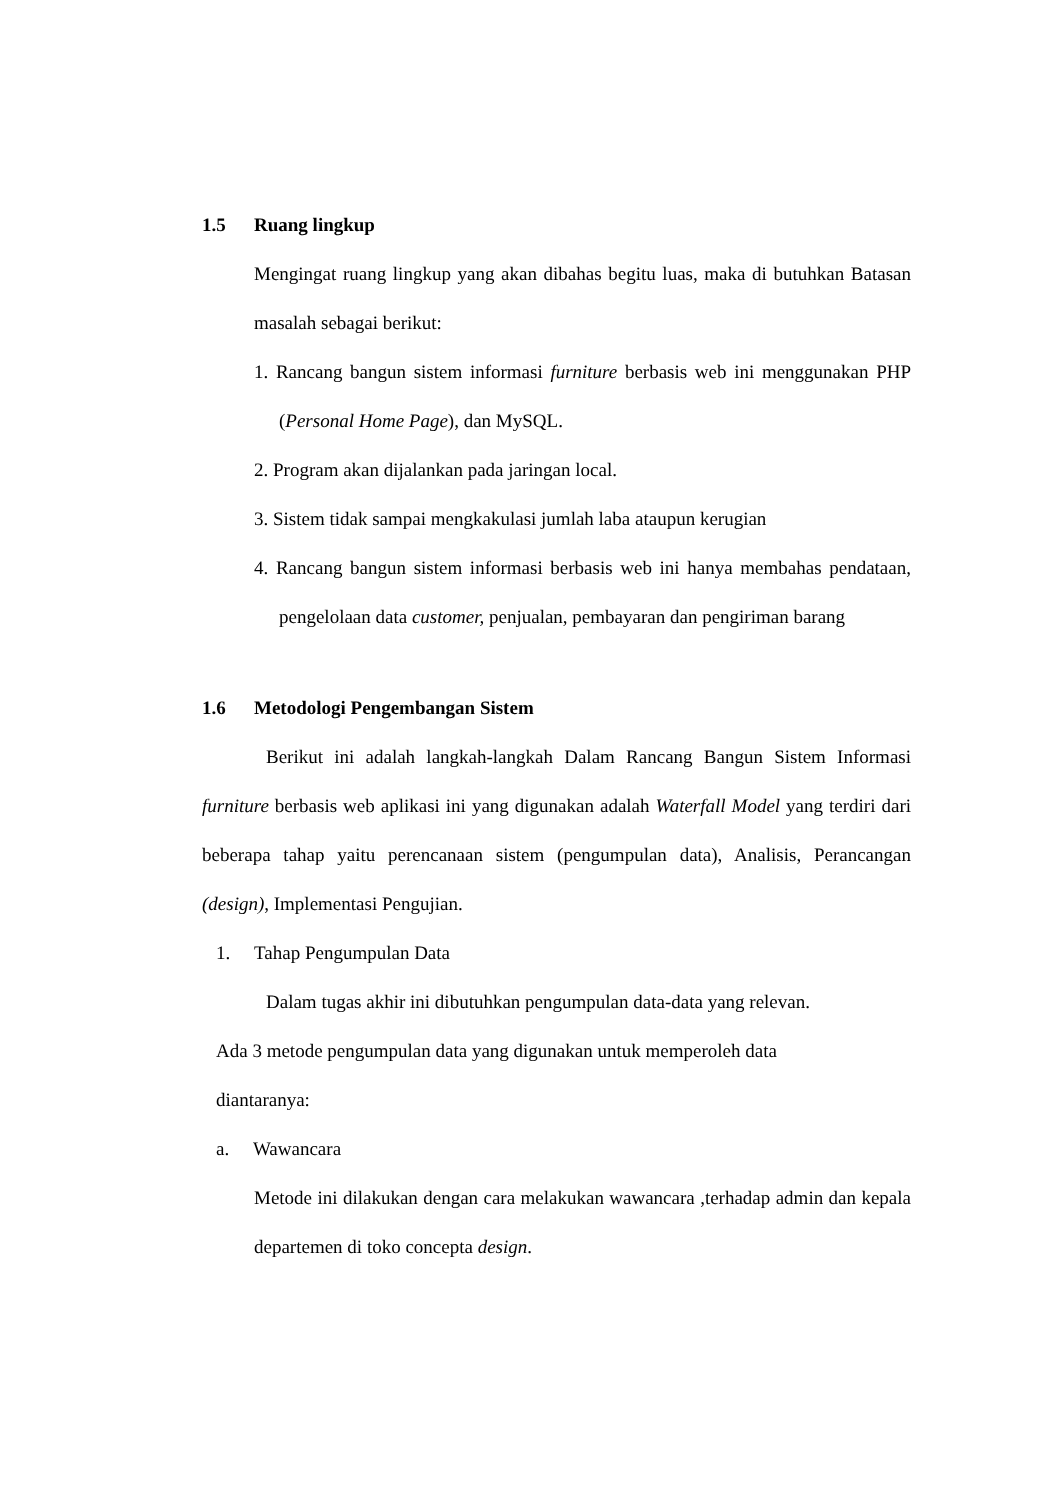1.5 Ruang lingkup
Mengingat ruang lingkup yang akan dibahas begitu luas, maka di butuhkan Batasan masalah sebagai berikut:
1. Rancang bangun sistem informasi furniture berbasis web ini menggunakan PHP (Personal Home Page), dan MySQL.
2. Program akan dijalankan pada jaringan local.
3. Sistem tidak sampai mengkakulasi jumlah laba ataupun kerugian
4. Rancang bangun sistem informasi berbasis web ini hanya membahas pendataan, pengelolaan data customer, penjualan, pembayaran dan pengiriman barang
1.6 Metodologi Pengembangan Sistem
Berikut ini adalah langkah-langkah Dalam Rancang Bangun Sistem Informasi furniture berbasis web aplikasi ini yang digunakan adalah Waterfall Model yang terdiri dari beberapa tahap yaitu perencanaan sistem (pengumpulan data), Analisis, Perancangan (design), Implementasi Pengujian.
1. Tahap Pengumpulan Data
Dalam tugas akhir ini dibutuhkan pengumpulan data-data yang relevan.
Ada 3 metode pengumpulan data yang digunakan untuk memperoleh data
diantaranya:
a. Wawancara
Metode ini dilakukan dengan cara melakukan wawancara ,terhadap admin dan kepala departemen di toko concepta design.